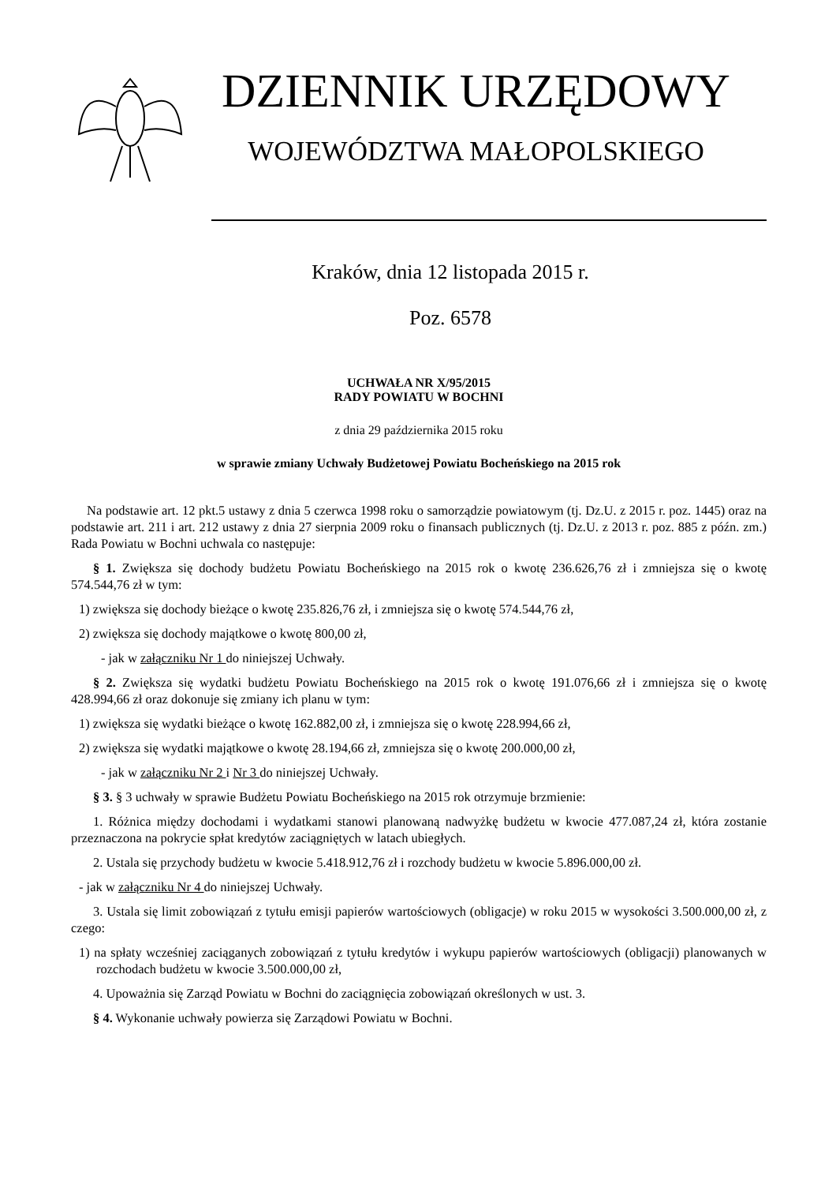DZIENNIK URZĘDOWY
WOJEWÓDZTWA MAŁOPOLSKIEGO
Kraków, dnia 12 listopada 2015 r.
Poz. 6578
UCHWAŁA NR X/95/2015
RADY POWIATU W BOCHNI
z dnia 29 października 2015 roku
w sprawie zmiany Uchwały Budżetowej Powiatu Bocheńskiego na 2015 rok
Na podstawie art. 12 pkt.5 ustawy z dnia 5 czerwca 1998 roku o samorządzie powiatowym (tj. Dz.U. z 2015 r. poz. 1445) oraz na podstawie art. 211 i art. 212 ustawy z dnia 27 sierpnia 2009 roku o finansach publicznych (tj. Dz.U. z 2013 r. poz. 885 z późn. zm.) Rada Powiatu w Bochni uchwala co następuje:
§ 1. Zwiększa się dochody budżetu Powiatu Bocheńskiego na 2015 rok o kwotę 236.626,76 zł i zmniejsza się o kwotę 574.544,76 zł w tym:
1) zwiększa się dochody bieżące o kwotę 235.826,76 zł, i zmniejsza się o kwotę 574.544,76 zł,
2) zwiększa się dochody majątkowe o kwotę 800,00 zł,
- jak w załączniku Nr 1 do niniejszej Uchwały.
§ 2. Zwiększa się wydatki budżetu Powiatu Bocheńskiego na 2015 rok o kwotę 191.076,66 zł i zmniejsza się o kwotę 428.994,66 zł oraz dokonuje się zmiany ich planu w tym:
1) zwiększa się wydatki bieżące o kwotę 162.882,00 zł, i zmniejsza się o kwotę 228.994,66 zł,
2) zwiększa się wydatki majątkowe o kwotę 28.194,66 zł, zmniejsza się o kwotę 200.000,00 zł,
- jak w załączniku Nr 2 i Nr 3 do niniejszej Uchwały.
§ 3. § 3 uchwały w sprawie Budżetu Powiatu Bocheńskiego na 2015 rok otrzymuje brzmienie:
1. Różnica między dochodami i wydatkami stanowi planowaną nadwyżkę budżetu w kwocie 477.087,24 zł, która zostanie przeznaczona na pokrycie spłat kredytów zaciągniętych w latach ubiegłych.
2. Ustala się przychody budżetu w kwocie 5.418.912,76 zł i rozchody budżetu w kwocie 5.896.000,00 zł.
- jak w załączniku Nr 4 do niniejszej Uchwały.
3. Ustala się limit zobowiązań z tytułu emisji papierów wartościowych (obligacje) w roku 2015 w wysokości 3.500.000,00 zł, z czego:
1) na spłaty wcześniej zaciąganych zobowiązań z tytułu kredytów i wykupu papierów wartościowych (obligacji) planowanych w rozchodach budżetu w kwocie 3.500.000,00 zł,
4. Upoważnia się Zarząd Powiatu w Bochni do zaciągnięcia zobowiązań określonych w ust. 3.
§ 4. Wykonanie uchwały powierza się Zarządowi Powiatu w Bochni.